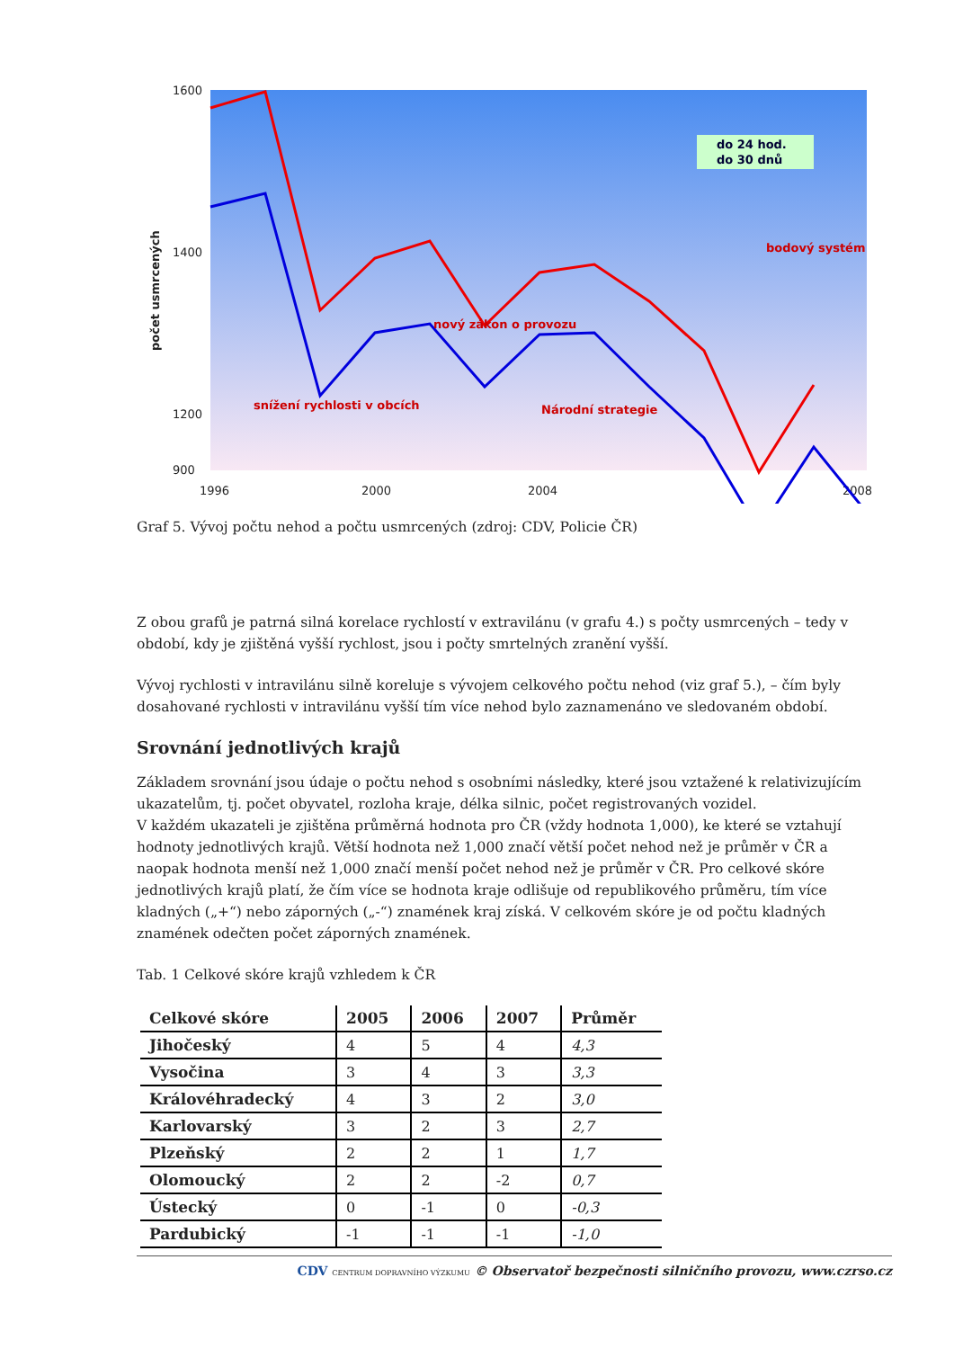1600
1400
1200
900
1996
2000
2004
2008
počet usmrcených
do 24 hod.
do 30 dnů
snížení rychlosti v obcích
nový zákon o provozu
Národní strategie
bodový systém
Graf 5. Vývoj počtu nehod a počtu usmrcených (zdroj: CDV, Policie ČR)
Z obou grafů je patrná silná korelace rychlostí v extravilánu (v grafu 4.) s počty usmrcených – tedy v období, kdy je zjištěná vyšší rychlost, jsou i počty smrtelných zranění vyšší.
Vývoj rychlosti v intravilánu silně koreluje s vývojem celkového počtu nehod (viz graf 5.), – čím byly dosahované rychlosti v intravilánu vyšší tím více nehod bylo zaznamenáno ve sledovaném období.
Srovnání jednotlivých krajů
Základem srovnání jsou údaje o počtu nehod s osobními následky, které jsou vztažené k relativizujícím ukazatelům, tj. počet obyvatel, rozloha kraje, délka silnic, počet registrovaných vozidel.
V každém ukazateli je zjištěna průměrná hodnota pro ČR (vždy hodnota 1,000), ke které se vztahují hodnoty jednotlivých krajů. Větší hodnota než 1,000 značí větší počet nehod než je průměr v ČR a naopak hodnota menší než 1,000 značí menší počet nehod než je průměr v ČR. Pro celkové skóre jednotlivých krajů platí, že čím více se hodnota kraje odlišuje od republikového průměru, tím více kladných („+“) nebo záporných („-“) znamének kraj získá. V celkovém skóre je od počtu kladných znamének odečten počet záporných znamének.
Tab. 1 Celkové skóre krajů vzhledem k ČR
| Celkové skóre | 2005 | 2006 | 2007 | Průměr |
| --- | --- | --- | --- | --- |
| Jihočeský | 4 | 5 | 4 | 4,3 |
| Vysočina | 3 | 4 | 3 | 3,3 |
| Královéhradecký | 4 | 3 | 2 | 3,0 |
| Karlovarský | 3 | 2 | 3 | 2,7 |
| Plzeňský | 2 | 2 | 1 | 1,7 |
| Olomoucký | 2 | 2 | -2 | 0,7 |
| Ústecký | 0 | -1 | 0 | -0,3 |
| Pardubický | -1 | -1 | -1 | -1,0 |
CDV CENTRUM DOPRAVNÍHO VÝZKUMU © Observatoř bezpečnosti silničního provozu, www.czrso.cz